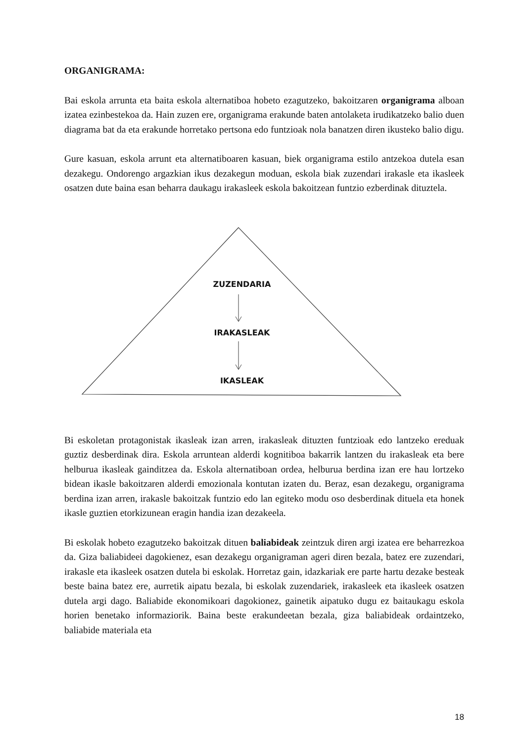ORGANIGRAMA:
Bai eskola arrunta eta baita eskola alternatiboa hobeto ezagutzeko, bakoitzaren organigrama alboan izatea ezinbestekoa da. Hain zuzen ere, organigrama erakunde baten antolaketa irudikatzeko balio duen diagrama bat da eta erakunde horretako pertsona edo funtzioak nola banatzen diren ikusteko balio digu.
Gure kasuan, eskola arrunt eta alternatiboaren kasuan, biek organigrama estilo antzekoa dutela esan dezakegu. Ondorengo argazkian ikus dezakegun moduan, eskola biak zuzendari irakasle eta ikasleek osatzen dute baina esan beharra daukagu irakasleek eskola bakoitzean funtzio ezberdinak dituztela.
ZUZENDARIA
IRAKASLEAK
IKASLEAK
Bi eskoletan protagonistak ikasleak izan arren, irakasleak dituzten funtzioak edo lantzeko ereduak guztiz desberdinak dira. Eskola arruntean alderdi kognitiboa bakarrik lantzen du irakasleak eta bere helburua ikasleak gainditzea da. Eskola alternatiboan ordea, helburua berdina izan ere hau lortzeko bidean ikasle bakoitzaren alderdi emozionala kontutan izaten du. Beraz, esan dezakegu, organigrama berdina izan arren, irakasle bakoitzak funtzio edo lan egiteko modu oso desberdinak dituela eta honek ikasle guztien etorkizunean eragin handia izan dezakeela.
Bi eskolak hobeto ezagutzeko bakoitzak dituen baliabideak zeintzuk diren argi izatea ere beharrezkoa da. Giza baliabideei dagokienez, esan dezakegu organigraman ageri diren bezala, batez ere zuzendari, irakasle eta ikasleek osatzen dutela bi eskolak. Horretaz gain, idazkariak ere parte hartu dezake besteak beste baina batez ere, aurretik aipatu bezala, bi eskolak zuzendariek, irakasleek eta ikasleek osatzen dutela argi dago. Baliabide ekonomikoari dagokionez, gainetik aipatuko dugu ez baitaukagu eskola horien benetako informaziorik. Baina beste erakundeetan bezala, giza baliabideak ordaintzeko, baliabide materiala eta
18